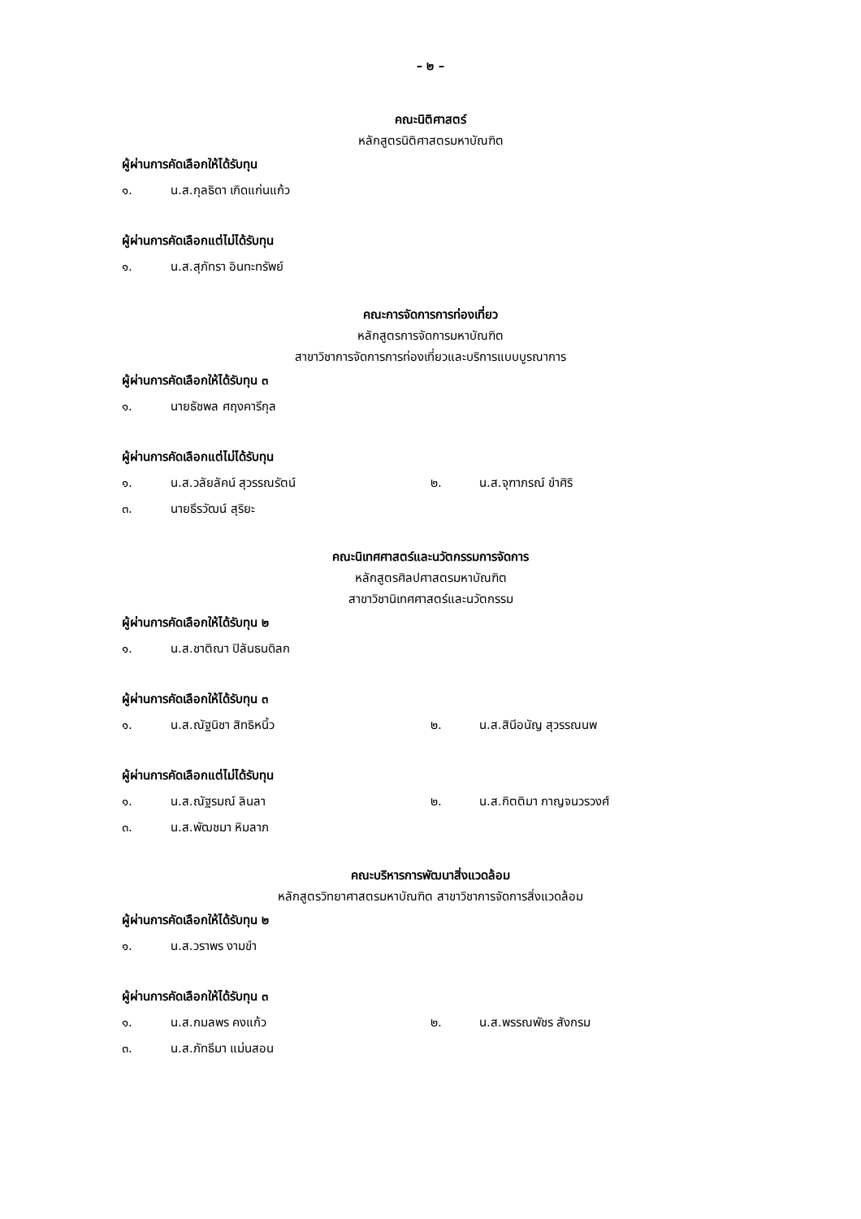– ๒ –
คณะนิติศาสตร์
หลักสูตรนิติศาสตรมหาบัณฑิต
ผู้ผ่านการคัดเลือกให้ได้รับทุน
๑. น.ส.กุลธิดา เกิดแก่นแก้ว
ผู้ผ่านการคัดเลือกแต่ไม่ได้รับทุน
๑. น.ส.สุภัทรา อินทะทรัพย์
คณะการจัดการการท่องเที่ยว
หลักสูตรการจัดการมหาบัณฑิต
สาขาวิชาการจัดการการท่องเที่ยวและบริการแบบบูรณาการ
ผู้ผ่านการคัดเลือกให้ได้รับทุน ๓
๑. นายธัชพล ศฤงคารีกุล
ผู้ผ่านการคัดเลือกแต่ไม่ได้รับทุน
๑. น.ส.วลัยลัคน์ สุวรรณรัตน์ ๒. น.ส.จุฑาภรณ์ ขำศิริ
๓. นายธีรวัฒน์ สุริยะ
คณะนิเทศศาสตร์และนวัตกรรมการจัดการ
หลักสูตรศิลปศาสตรมหาบัณฑิต
สาขาวิชานิเทศศาสตร์และนวัตกรรม
ผู้ผ่านการคัดเลือกให้ได้รับทุน ๒
๑. น.ส.ชาติณา ปิลันธนดิลก
ผู้ผ่านการคัดเลือกให้ได้รับทุน ๓
๑. น.ส.ณัฐนิชา สิทธิหนิ้ว ๒. น.ส.สินีอนัญ สุวรรณนพ
ผู้ผ่านการคัดเลือกแต่ไม่ได้รับทุน
๑. น.ส.ณัฐรมณ์ ลินลา ๒. น.ส.กิตติมา กาญจนวรวงศ์
๓. น.ส.พัฒชมา หิมลาภ
คณะบริหารการพัฒนาสิ่งแวดล้อม
หลักสูตรวิทยาศาสตรมหาบัณฑิต สาขาวิชาการจัดการสิ่งแวดล้อม
ผู้ผ่านการคัดเลือกให้ได้รับทุน ๒
๑. น.ส.วราพร งามขำ
ผู้ผ่านการคัดเลือกให้ได้รับทุน ๓
๑. น.ส.กมลพร คงแก้ว ๒. น.ส.พรรณพัชร สังกรม
๓. น.ส.ภัทธีมา แม่นสอน